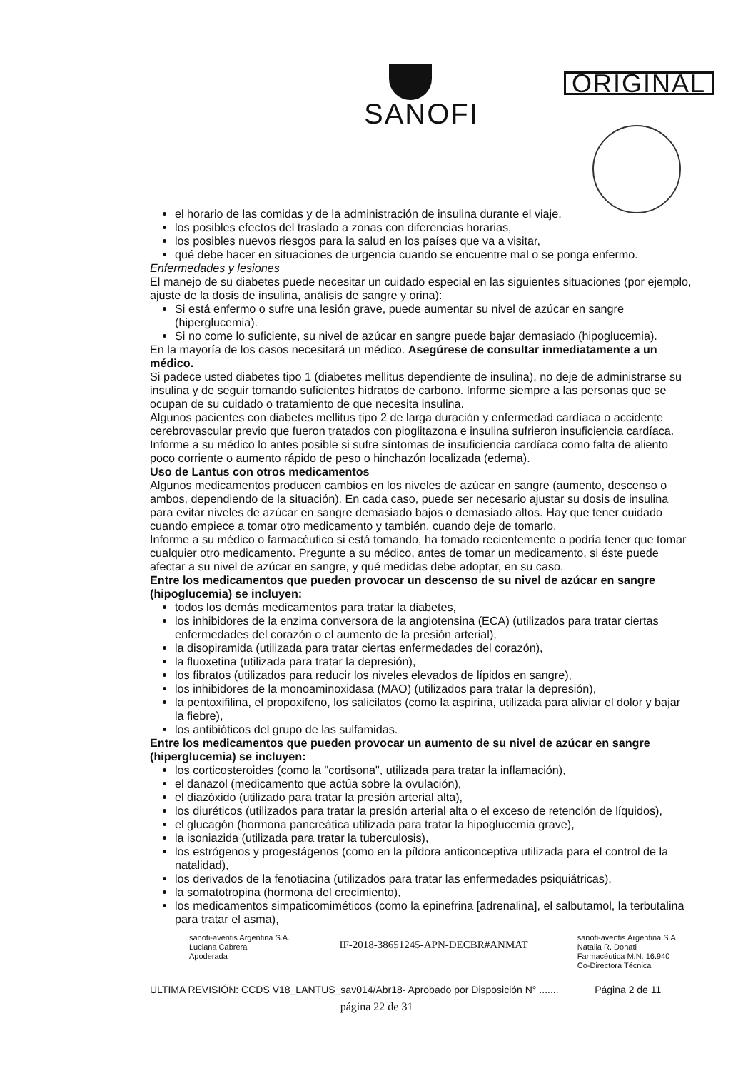SANOFI
ORIGINAL
el horario de las comidas y de la administración de insulina durante el viaje,
los posibles efectos del traslado a zonas con diferencias horarias,
los posibles nuevos riesgos para la salud en los países que va a visitar,
qué debe hacer en situaciones de urgencia cuando se encuentre mal o se ponga enfermo.
Enfermedades y lesiones
El manejo de su diabetes puede necesitar un cuidado especial en las siguientes situaciones (por ejemplo, ajuste de la dosis de insulina, análisis de sangre y orina):
Si está enfermo o sufre una lesión grave, puede aumentar su nivel de azúcar en sangre (hiperglucemia).
Si no come lo suficiente, su nivel de azúcar en sangre puede bajar demasiado (hipoglucemia).
En la mayoría de los casos necesitará un médico. Asegúrese de consultar inmediatamente a un médico.
Si padece usted diabetes tipo 1 (diabetes mellitus dependiente de insulina), no deje de administrarse su insulina y de seguir tomando suficientes hidratos de carbono. Informe siempre a las personas que se ocupan de su cuidado o tratamiento de que necesita insulina.
Algunos pacientes con diabetes mellitus tipo 2 de larga duración y enfermedad cardíaca o accidente cerebrovascular previo que fueron tratados con pioglitazona e insulina sufrieron insuficiencia cardíaca. Informe a su médico lo antes posible si sufre síntomas de insuficiencia cardíaca como falta de aliento poco corriente o aumento rápido de peso o hinchazón localizada (edema).
Uso de Lantus con otros medicamentos
Algunos medicamentos producen cambios en los niveles de azúcar en sangre (aumento, descenso o ambos, dependiendo de la situación). En cada caso, puede ser necesario ajustar su dosis de insulina para evitar niveles de azúcar en sangre demasiado bajos o demasiado altos. Hay que tener cuidado cuando empiece a tomar otro medicamento y también, cuando deje de tomarlo.
Informe a su médico o farmacéutico si está tomando, ha tomado recientemente o podría tener que tomar cualquier otro medicamento. Pregunte a su médico, antes de tomar un medicamento, si éste puede afectar a su nivel de azúcar en sangre, y qué medidas debe adoptar, en su caso.
Entre los medicamentos que pueden provocar un descenso de su nivel de azúcar en sangre (hipoglucemia) se incluyen:
todos los demás medicamentos para tratar la diabetes,
los inhibidores de la enzima conversora de la angiotensina (ECA) (utilizados para tratar ciertas enfermedades del corazón o el aumento de la presión arterial),
la disopiramida (utilizada para tratar ciertas enfermedades del corazón),
la fluoxetina (utilizada para tratar la depresión),
los fibratos (utilizados para reducir los niveles elevados de lípidos en sangre),
los inhibidores de la monoaminoxidasa (MAO) (utilizados para tratar la depresión),
la pentoxifilina, el propoxifeno, los salicilatos (como la aspirina, utilizada para aliviar el dolor y bajar la fiebre),
los antibióticos del grupo de las sulfamidas.
Entre los medicamentos que pueden provocar un aumento de su nivel de azúcar en sangre (hiperglucemia) se incluyen:
los corticosteroides (como la "cortisona", utilizada para tratar la inflamación),
el danazol (medicamento que actúa sobre la ovulación),
el diazóxido (utilizado para tratar la presión arterial alta),
los diuréticos (utilizados para tratar la presión arterial alta o el exceso de retención de líquidos),
el glucagón (hormona pancreática utilizada para tratar la hipoglucemia grave),
la isoniazida (utilizada para tratar la tuberculosis),
los estrógenos y progestágenos (como en la píldora anticonceptiva utilizada para el control de la natalidad),
los derivados de la fenotiacina (utilizados para tratar las enfermedades psiquiátricas),
la somatotropina (hormona del crecimiento),
los medicamentos simpaticomiméticos (como la epinefrina [adrenalina], el salbutamol, la terbutalina para tratar el asma),
sanofi-aventis Argentina S.A.
Luciana Cabrera
Apoderada
IF-2018-38651245-APN-DECBR#ANMAT
sanofi-aventis Argentina S.A.
Natalia R. Donati
Farmacéutica M.N. 16.940
Co-Directora Técnica
ULTIMA REVISIÓN: CCDS V18_LANTUS_sav014/Abr18- Aprobado por Disposición N° ....... Página 2 de 11
página 22 de 31